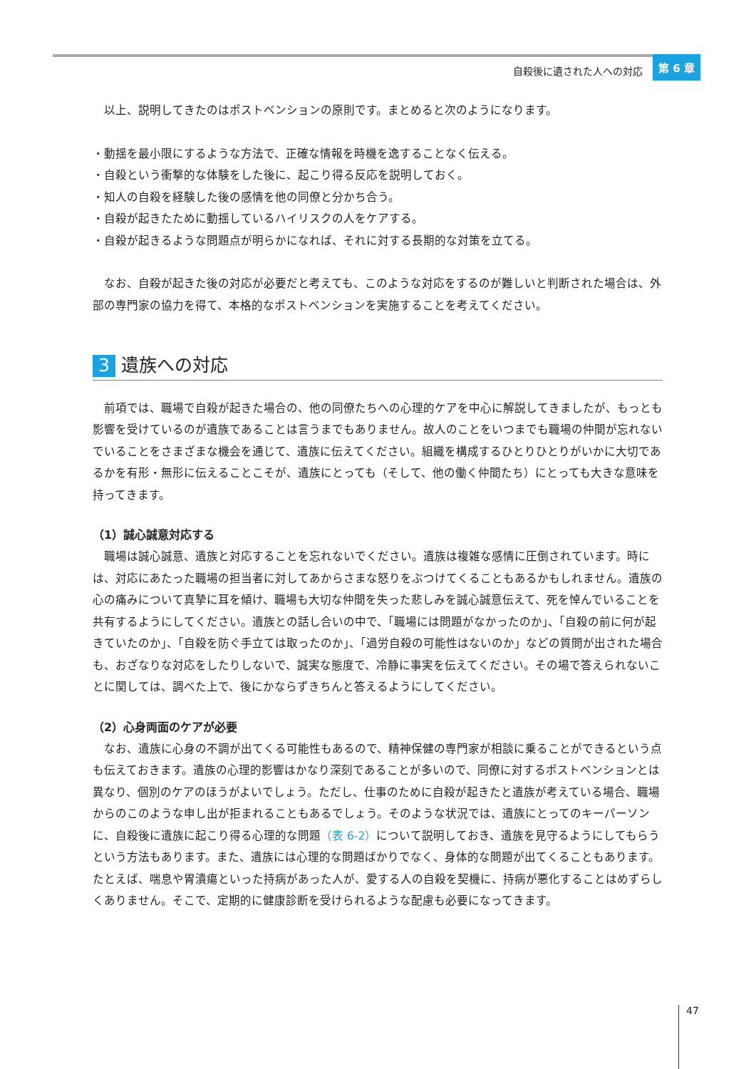自殺後に遺された人への対応 第 6 章
以上、説明してきたのはポストベンションの原則です。まとめると次のようになります。
・動揺を最小限にするような方法で、正確な情報を時機を逸することなく伝える。
・自殺という衝撃的な体験をした後に、起こり得る反応を説明しておく。
・知人の自殺を経験した後の感情を他の同僚と分かち合う。
・自殺が起きたために動揺しているハイリスクの人をケアする。
・自殺が起きるような問題点が明らかになれば、それに対する長期的な対策を立てる。
なお、自殺が起きた後の対応が必要だと考えても、このような対応をするのが難しいと判断された場合は、外部の専門家の協力を得て、本格的なポストベンションを実施することを考えてください。
3 遺族への対応
前項では、職場で自殺が起きた場合の、他の同僚たちへの心理的ケアを中心に解説してきましたが、もっとも影響を受けているのが遺族であることは言うまでもありません。故人のことをいつまでも職場の仲間が忘れないでいることをさまざまな機会を通じて、遺族に伝えてください。組織を構成するひとりひとりがいかに大切であるかを有形・無形に伝えることこそが、遺族にとっても（そして、他の働く仲間たち）にとっても大きな意味を持ってきます。
（1）誠心誠意対応する
職場は誠心誠意、遺族と対応することを忘れないでください。遺族は複雑な感情に圧倒されています。時には、対応にあたった職場の担当者に対してあからさまな怒りをぶつけてくることもあるかもしれません。遺族の心の痛みについて真摯に耳を傾け、職場も大切な仲間を失った悲しみを誠心誠意伝えて、死を悼んでいることを共有するようにしてください。遺族との話し合いの中で、「職場には問題がなかったのか」、「自殺の前に何が起きていたのか」、「自殺を防ぐ手立ては取ったのか」、「過労自殺の可能性はないのか」などの質問が出された場合も、おざなりな対応をしたりしないで、誠実な態度で、冷静に事実を伝えてください。その場で答えられないことに関しては、調べた上で、後にかならずきちんと答えるようにしてください。
（2）心身両面のケアが必要
なお、遺族に心身の不調が出てくる可能性もあるので、精神保健の専門家が相談に乗ることができるという点も伝えておきます。遺族の心理的影響はかなり深刻であることが多いので、同僚に対するポストベンションとは異なり、個別のケアのほうがよいでしょう。ただし、仕事のために自殺が起きたと遺族が考えている場合、職場からのこのような申し出が拒まれることもあるでしょう。そのような状況では、遺族にとってのキーパーソンに、自殺後に遺族に起こり得る心理的な問題（表 6-2）について説明しておき、遺族を見守るようにしてもらうという方法もあります。また、遺族には心理的な問題ばかりでなく、身体的な問題が出てくることもあります。たとえば、喘息や胃潰瘍といった持病があった人が、愛する人の自殺を契機に、持病が悪化することはめずらしくありません。そこで、定期的に健康診断を受けられるような配慮も必要になってきます。
47